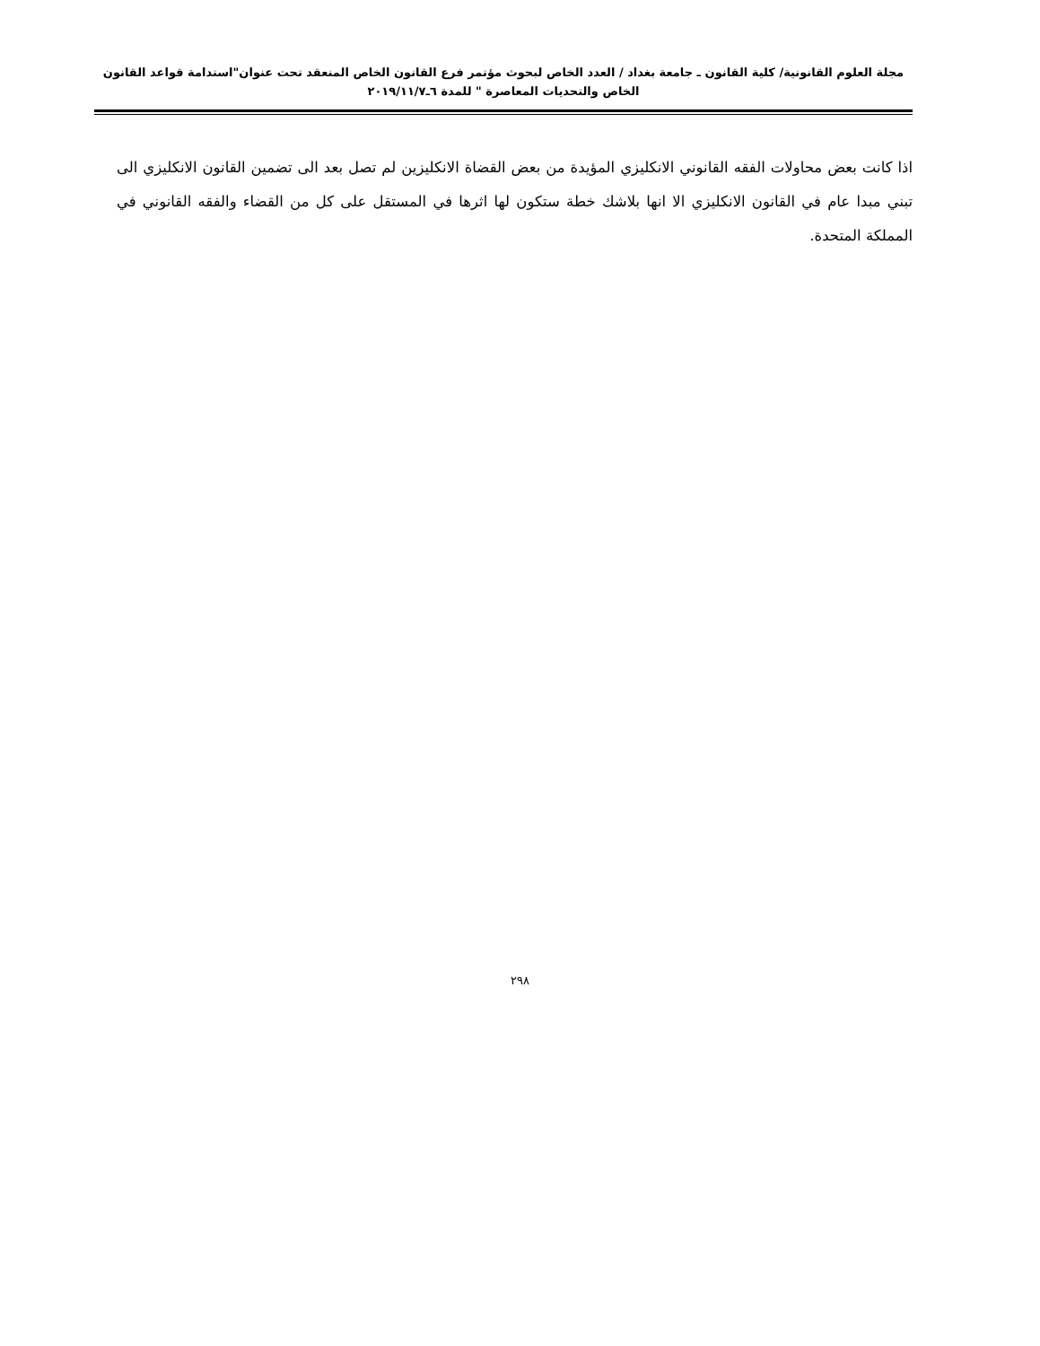مجلة العلوم القانونية/ كلية القانون ـ جامعة بغداد / العدد الخاص لبحوث مؤتمر فرع القانون الخاص المنعقد تحت عنوان"استدامة قواعد القانون الخاص والتحديات المعاصرة " للمدة ٦ـ٢٠١٩/١١/٧
اذا كانت بعض محاولات الفقه القانوني الانكليزي المؤيدة من بعض القضاة الانكليزين لم تصل بعد الى تضمين القانون الانكليزي الى تبني مبدا عام في القانون الانكليزي الا انها بلاشك خطة ستكون لها اثرها في المستقل على كل من القضاء والفقه القانوني في المملكة المتحدة.
٢٩٨